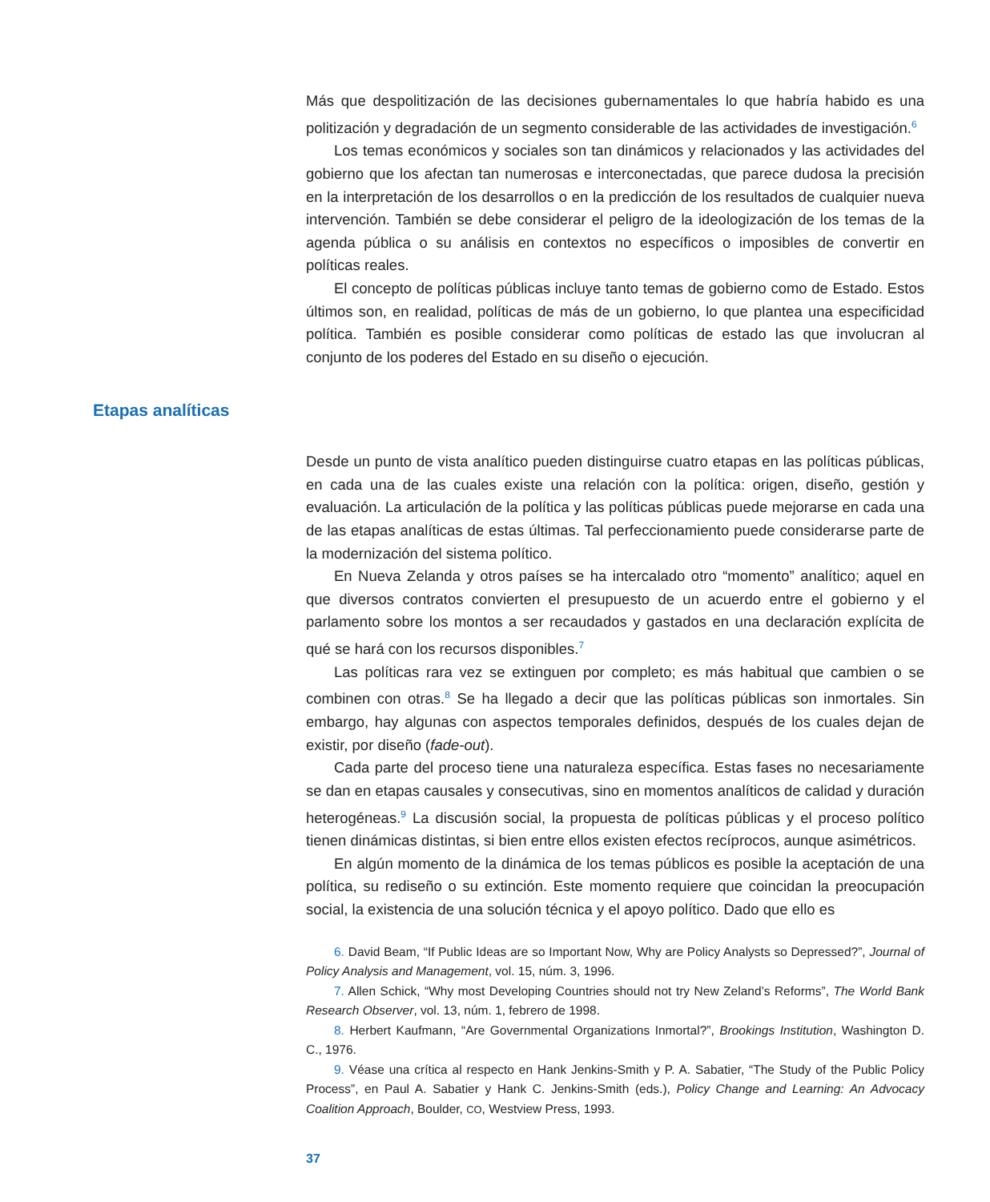Más que despolitización de las decisiones gubernamentales lo que habría habido es una politización y degradación de un segmento considerable de las actividades de investigación.<sup>6</sup>
Los temas económicos y sociales son tan dinámicos y relacionados y las actividades del gobierno que los afectan tan numerosas e interconectadas, que parece dudosa la precisión en la interpretación de los desarrollos o en la predicción de los resultados de cualquier nueva intervención. También se debe considerar el peligro de la ideologización de los temas de la agenda pública o su análisis en contextos no específicos o imposibles de convertir en políticas reales.
El concepto de políticas públicas incluye tanto temas de gobierno como de Estado. Estos últimos son, en realidad, políticas de más de un gobierno, lo que plantea una especificidad política. También es posible considerar como políticas de estado las que involucran al conjunto de los poderes del Estado en su diseño o ejecución.
Etapas analíticas
Desde un punto de vista analítico pueden distinguirse cuatro etapas en las políticas públicas, en cada una de las cuales existe una relación con la política: origen, diseño, gestión y evaluación. La articulación de la política y las políticas públicas puede mejorarse en cada una de las etapas analíticas de estas últimas. Tal perfeccionamiento puede considerarse parte de la modernización del sistema político.
En Nueva Zelanda y otros países se ha intercalado otro “momento” analítico; aquel en que diversos contratos convierten el presupuesto de un acuerdo entre el gobierno y el parlamento sobre los montos a ser recaudados y gastados en una declaración explícita de qué se hará con los recursos disponibles.<sup>7</sup>
Las políticas rara vez se extinguen por completo; es más habitual que cambien o se combinen con otras.<sup>8</sup> Se ha llegado a decir que las políticas públicas son inmortales. Sin embargo, hay algunas con aspectos temporales definidos, después de los cuales dejan de existir, por diseño (fade-out).
Cada parte del proceso tiene una naturaleza específica. Estas fases no necesariamente se dan en etapas causales y consecutivas, sino en momentos analíticos de calidad y duración heterogéneas.<sup>9</sup> La discusión social, la propuesta de políticas públicas y el proceso político tienen dinámicas distintas, si bien entre ellos existen efectos recíprocos, aunque asimétricos.
En algún momento de la dinámica de los temas públicos es posible la aceptación de una política, su rediseño o su extinción. Este momento requiere que coincidan la preocupación social, la existencia de una solución técnica y el apoyo político. Dado que ello es
6. David Beam, “If Public Ideas are so Important Now, Why are Policy Analysts so Depressed?”, Journal of Policy Analysis and Management, vol. 15, núm. 3, 1996.
7. Allen Schick, “Why most Developing Countries should not try New Zeland’s Reforms”, The World Bank Research Observer, vol. 13, núm. 1, febrero de 1998.
8. Herbert Kaufmann, “Are Governmental Organizations Inmortal?”, Brookings Institution, Washington D. C., 1976.
9. Véase una crítica al respecto en Hank Jenkins-Smith y P. A. Sabatier, “The Study of the Public Policy Process”, en Paul A. Sabatier y Hank C. Jenkins-Smith (eds.), Policy Change and Learning: An Advocacy Coalition Approach, Boulder, CO, Westview Press, 1993.
37